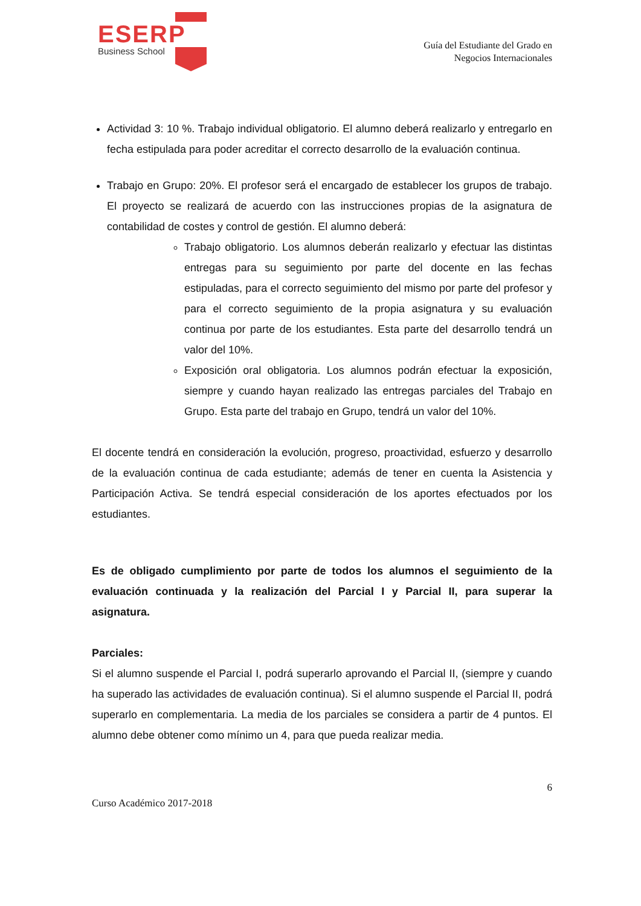ESERP
Business School
Guía del Estudiante del Grado en
Negocios Internacionales
Actividad 3: 10 %. Trabajo individual obligatorio. El alumno deberá realizarlo y entregarlo en fecha estipulada para poder acreditar el correcto desarrollo de la evaluación continua.
Trabajo en Grupo: 20%. El profesor será el encargado de establecer los grupos de trabajo. El proyecto se realizará de acuerdo con las instrucciones propias de la asignatura de contabilidad de costes y control de gestión. El alumno deberá:
Trabajo obligatorio. Los alumnos deberán realizarlo y efectuar las distintas entregas para su seguimiento por parte del docente en las fechas estipuladas, para el correcto seguimiento del mismo por parte del profesor y para el correcto seguimiento de la propia asignatura y su evaluación continua por parte de los estudiantes. Esta parte del desarrollo tendrá un valor del 10%.
Exposición oral obligatoria. Los alumnos podrán efectuar la exposición, siempre y cuando hayan realizado las entregas parciales del Trabajo en Grupo. Esta parte del trabajo en Grupo, tendrá un valor del 10%.
El docente tendrá en consideración la evolución, progreso, proactividad, esfuerzo y desarrollo de la evaluación continua de cada estudiante; además de tener en cuenta la Asistencia y Participación Activa. Se tendrá especial consideración de los aportes efectuados por los estudiantes.
Es de obligado cumplimiento por parte de todos los alumnos el seguimiento de la evaluación continuada y la realización del Parcial I y Parcial II, para superar la asignatura.
Parciales:
Si el alumno suspende el Parcial I, podrá superarlo aprovando el Parcial II, (siempre y cuando ha superado las actividades de evaluación continua). Si el alumno suspende el Parcial II, podrá superarlo en complementaria. La media de los parciales se considera a partir de 4 puntos. El alumno debe obtener como mínimo un 4, para que pueda realizar media.
6
Curso Académico 2017-2018